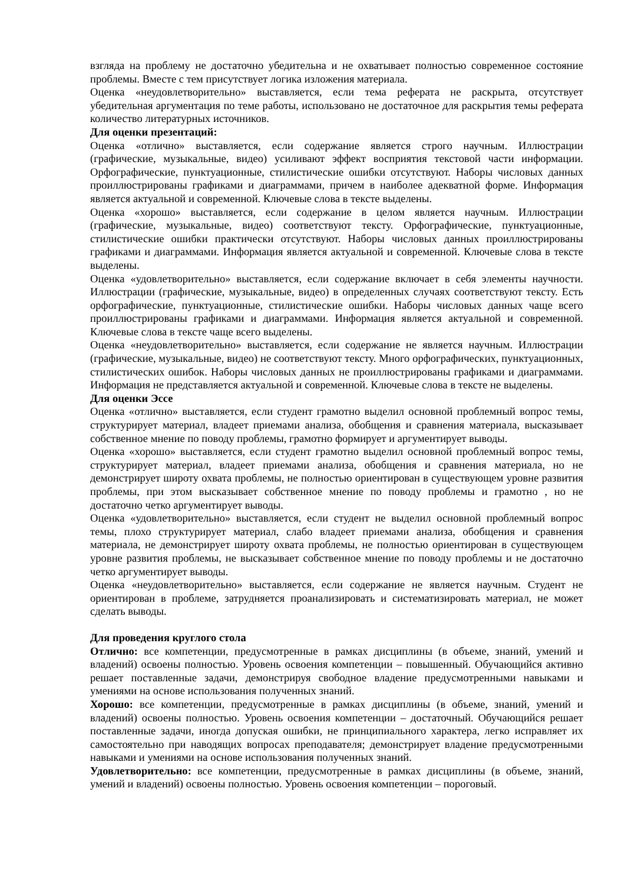взгляда на проблему не достаточно убедительна и не охватывает полностью современное состояние проблемы. Вместе с тем присутствует логика изложения материала.
Оценка «неудовлетворительно» выставляется, если тема реферата не раскрыта, отсутствует убедительная аргументация по теме работы, использовано не достаточное для раскрытия темы реферата количество литературных источников.
Для оценки презентаций:
Оценка «отлично» выставляется, если содержание является строго научным. Иллюстрации (графические, музыкальные, видео) усиливают эффект восприятия текстовой части информации. Орфографические, пунктуационные, стилистические ошибки отсутствуют. Наборы числовых данных проиллюстрированы графиками и диаграммами, причем в наиболее адекватной форме. Информация является актуальной и современной. Ключевые слова в тексте выделены.
Оценка «хорошо» выставляется, если содержание в целом является научным. Иллюстрации (графические, музыкальные, видео) соответствуют тексту. Орфографические, пунктуационные, стилистические ошибки практически отсутствуют. Наборы числовых данных проиллюстрированы графиками и диаграммами. Информация является актуальной и современной. Ключевые слова в тексте выделены.
Оценка «удовлетворительно» выставляется, если содержание включает в себя элементы научности. Иллюстрации (графические, музыкальные, видео) в определенных случаях соответствуют тексту. Есть орфографические, пунктуационные, стилистические ошибки. Наборы числовых данных чаще всего проиллюстрированы графиками и диаграммами. Информация является актуальной и современной. Ключевые слова в тексте чаще всего выделены.
Оценка «неудовлетворительно» выставляется, если содержание не является научным. Иллюстрации (графические, музыкальные, видео) не соответствуют тексту. Много орфографических, пунктуационных, стилистических ошибок. Наборы числовых данных не проиллюстрированы графиками и диаграммами. Информация не представляется актуальной и современной. Ключевые слова в тексте не выделены.
Для оценки Эссе
Оценка «отлично» выставляется, если студент грамотно выделил основной проблемный вопрос темы, структурирует материал, владеет приемами анализа, обобщения и сравнения материала, высказывает собственное мнение по поводу проблемы, грамотно формирует и аргументирует выводы.
Оценка «хорошо» выставляется, если студент грамотно выделил основной проблемный вопрос темы, структурирует материал, владеет приемами анализа, обобщения и сравнения материала, но не демонстрирует широту охвата проблемы, не полностью ориентирован в существующем уровне развития проблемы, при этом высказывает собственное мнение по поводу проблемы и грамотно , но не достаточно четко аргументирует выводы.
Оценка «удовлетворительно» выставляется, если студент не выделил основной проблемный вопрос темы, плохо структурирует материал, слабо владеет приемами анализа, обобщения и сравнения материала, не демонстрирует широту охвата проблемы, не полностью ориентирован в существующем уровне развития проблемы, не высказывает собственное мнение по поводу проблемы и не достаточно четко аргументирует выводы.
Оценка «неудовлетворительно» выставляется, если содержание не является научным. Студент не ориентирован в проблеме, затрудняется проанализировать и систематизировать материал, не может сделать выводы.
Для проведения круглого стола
Отлично: все компетенции, предусмотренные в рамках дисциплины (в объеме, знаний, умений и владений) освоены полностью. Уровень освоения компетенции – повышенный. Обучающийся активно решает поставленные задачи, демонстрируя свободное владение предусмотренными навыками и умениями на основе использования полученных знаний.
Хорошо: все компетенции, предусмотренные в рамках дисциплины (в объеме, знаний, умений и владений) освоены полностью. Уровень освоения компетенции – достаточный. Обучающийся решает поставленные задачи, иногда допуская ошибки, не принципиального характера, легко исправляет их самостоятельно при наводящих вопросах преподавателя; демонстрирует владение предусмотренными навыками и умениями на основе использования полученных знаний.
Удовлетворительно: все компетенции, предусмотренные в рамках дисциплины (в объеме, знаний, умений и владений) освоены полностью. Уровень освоения компетенции – пороговый.